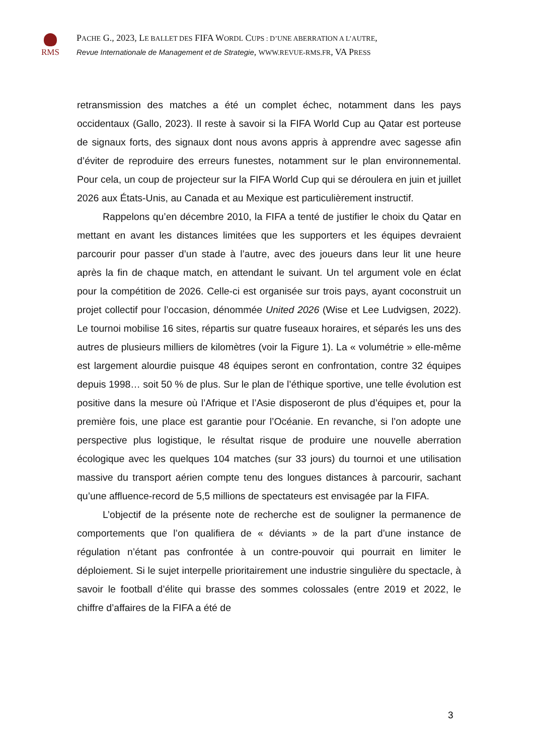RMS
PACHE G., 2023, LE BALLET DES FIFA WORDL CUPS : D’UNE ABERRATION A L’AUTRE,
Revue Internationale de Management et de Strategie, WWW.REVUE-RMS.FR, VA PRESS
retransmission des matches a été un complet échec, notamment dans les pays occidentaux (Gallo, 2023). Il reste à savoir si la FIFA World Cup au Qatar est porteuse de signaux forts, des signaux dont nous avons appris à apprendre avec sagesse afin d’éviter de reproduire des erreurs funestes, notamment sur le plan environnemental. Pour cela, un coup de projecteur sur la FIFA World Cup qui se déroulera en juin et juillet 2026 aux États-Unis, au Canada et au Mexique est particulièrement instructif.
Rappelons qu’en décembre 2010, la FIFA a tenté de justifier le choix du Qatar en mettant en avant les distances limitées que les supporters et les équipes devraient parcourir pour passer d’un stade à l’autre, avec des joueurs dans leur lit une heure après la fin de chaque match, en attendant le suivant. Un tel argument vole en éclat pour la compétition de 2026. Celle-ci est organisée sur trois pays, ayant coconstruit un projet collectif pour l’occasion, dénommée United 2026 (Wise et Lee Ludvigsen, 2022). Le tournoi mobilise 16 sites, répartis sur quatre fuseaux horaires, et séparés les uns des autres de plusieurs milliers de kilomètres (voir la Figure 1). La « volumétrie » elle-même est largement alourdie puisque 48 équipes seront en confrontation, contre 32 équipes depuis 1998… soit 50 % de plus. Sur le plan de l’éthique sportive, une telle évolution est positive dans la mesure où l’Afrique et l’Asie disposeront de plus d’équipes et, pour la première fois, une place est garantie pour l’Océanie. En revanche, si l’on adopte une perspective plus logistique, le résultat risque de produire une nouvelle aberration écologique avec les quelques 104 matches (sur 33 jours) du tournoi et une utilisation massive du transport aérien compte tenu des longues distances à parcourir, sachant qu’une affluence-record de 5,5 millions de spectateurs est envisagée par la FIFA.
L’objectif de la présente note de recherche est de souligner la permanence de comportements que l’on qualifiera de « déviants » de la part d’une instance de régulation n’étant pas confrontée à un contre-pouvoir qui pourrait en limiter le déploiement. Si le sujet interpelle prioritairement une industrie singulière du spectacle, à savoir le football d’élite qui brasse des sommes colossales (entre 2019 et 2022, le chiffre d’affaires de la FIFA a été de
3